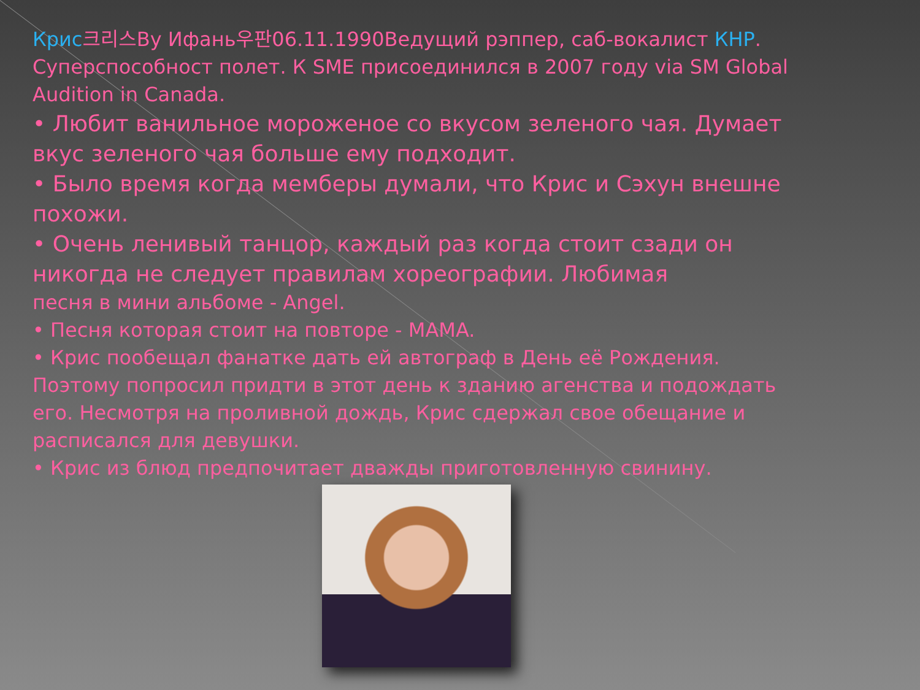Крис크리스Ву Ифань우판06.11.1990Ведущий рэппер, саб-вокалист КНР. Суперспособност полет. К SME присоединился в 2007 году via SM Global Audition in Canada.
• Любит ванильное мороженое со вкусом зеленого чая. Думает вкус зеленого чая больше ему подходит.
• Было время когда мемберы думали, что Крис и Сэхун внешне похожи.
• Очень ленивый танцор, каждый раз когда стоит сзади он никогда не следует правилам хореографии. Любимая
песня в мини альбоме - Angel.
• Песня которая стоит на повторе - MAMA.
• Крис пообещал фанатке дать ей автограф в День её Рождения. Поэтому попросил придти в этот день к зданию агенства и подождать его. Несмотря на проливной дождь, Крис сдержал свое обещание и расписался для девушки.
• Крис из блюд предпочитает дважды приготовленную свинину.